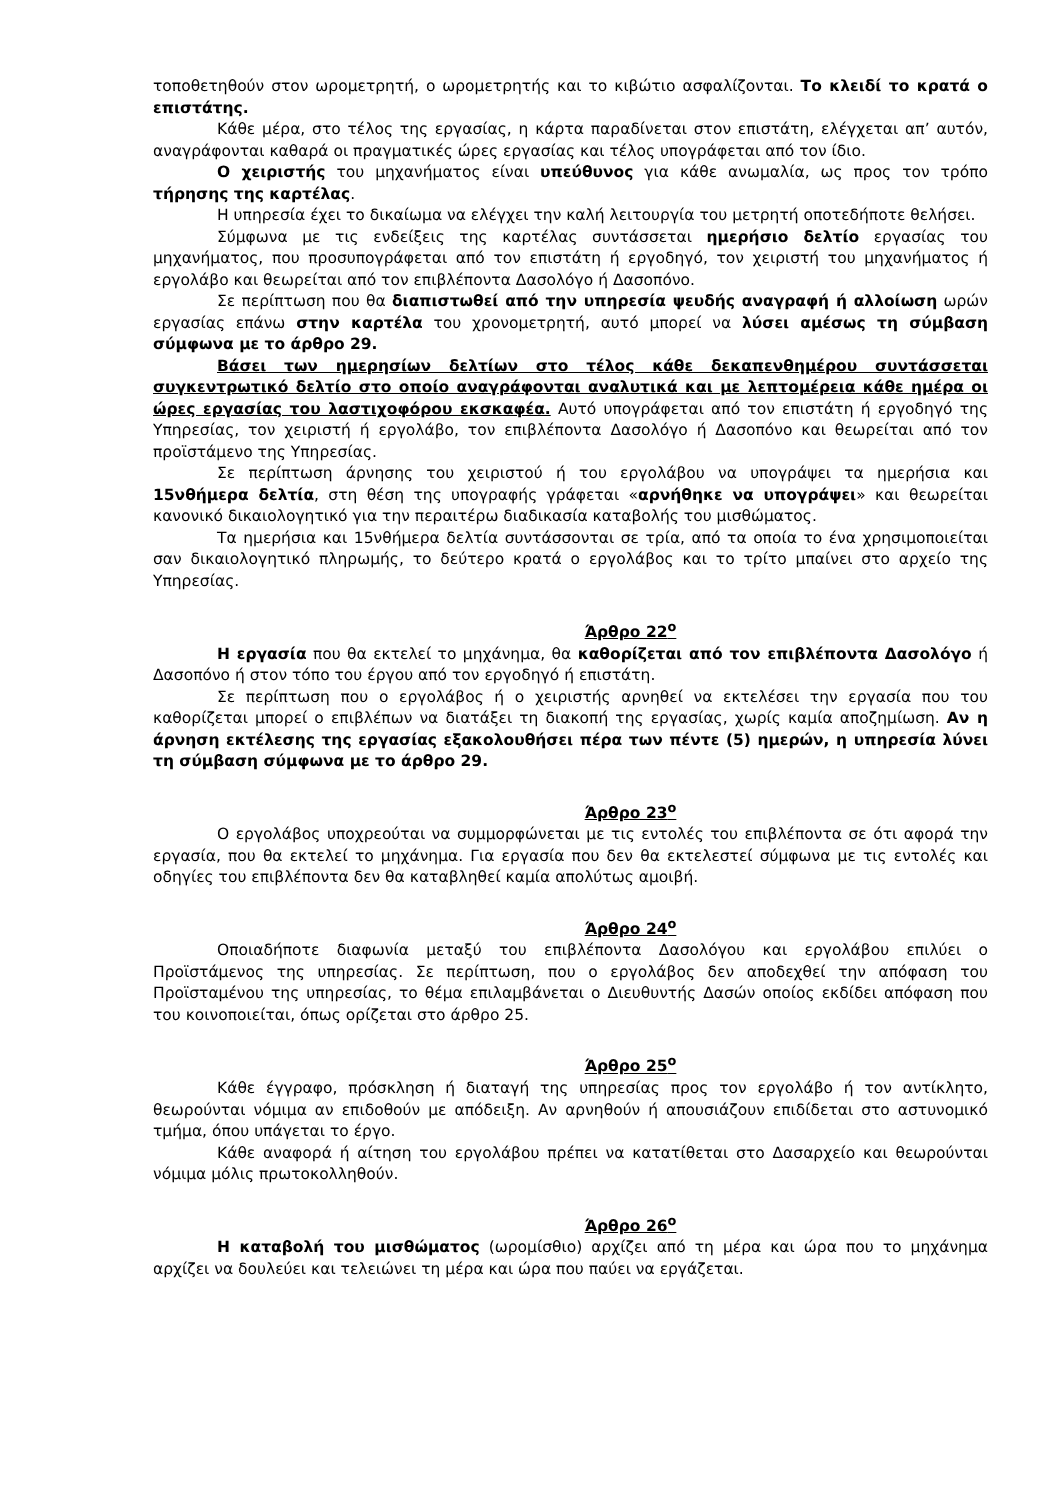τοποθετηθούν στον ωρομετρητή, ο ωρομετρητής και το κιβώτιο ασφαλίζονται. Το κλειδί το κρατά ο επιστάτης.
Κάθε μέρα, στο τέλος της εργασίας, η κάρτα παραδίνεται στον επιστάτη, ελέγχεται απ’ αυτόν, αναγράφονται καθαρά οι πραγματικές ώρες εργασίας και τέλος υπογράφεται από τον ίδιο.
Ο χειριστής του μηχανήματος είναι υπεύθυνος για κάθε ανωμαλία, ως προς τον τρόπο τήρησης της καρτέλας.
Η υπηρεσία έχει το δικαίωμα να ελέγχει την καλή λειτουργία του μετρητή οποτεδήποτε θελήσει.
Σύμφωνα με τις ενδείξεις της καρτέλας συντάσσεται ημερήσιο δελτίο εργασίας του μηχανήματος, που προσυπογράφεται από τον επιστάτη ή εργοδηγό, τον χειριστή του μηχανήματος ή εργολάβο και θεωρείται από τον επιβλέποντα Δασολόγο ή Δασοπόνο.
Σε περίπτωση που θα διαπιστωθεί από την υπηρεσία ψευδής αναγραφή ή αλλοίωση ωρών εργασίας επάνω στην καρτέλα του χρονομετρητή, αυτό μπορεί να λύσει αμέσως τη σύμβαση σύμφωνα με το άρθρο 29.
Βάσει των ημερησίων δελτίων στο τέλος κάθε δεκαπενθημέρου συντάσσεται συγκεντρωτικό δελτίο στο οποίο αναγράφονται αναλυτικά και με λεπτομέρεια κάθε ημέρα οι ώρες εργασίας του λαστιχοφόρου εκσκαφέα. Αυτό υπογράφεται από τον επιστάτη ή εργοδηγό της Υπηρεσίας, τον χειριστή ή εργολάβο, τον επιβλέποντα Δασολόγο ή Δασοπόνο και θεωρείται από τον προϊστάμενο της Υπηρεσίας.
Σε περίπτωση άρνησης του χειριστού ή του εργολάβου να υπογράψει τα ημερήσια και 15νθήμερα δελτία, στη θέση της υπογραφής γράφεται «αρνήθηκε να υπογράψει» και θεωρείται κανονικό δικαιολογητικό για την περαιτέρω διαδικασία καταβολής του μισθώματος.
Τα ημερήσια και 15νθήμερα δελτία συντάσσονται σε τρία, από τα οποία το ένα χρησιμοποιείται σαν δικαιολογητικό πληρωμής, το δεύτερο κρατά ο εργολάβος και το τρίτο μπαίνει στο αρχείο της Υπηρεσίας.
Άρθρο 22<sup>ο</sup>
Η εργασία που θα εκτελεί το μηχάνημα, θα καθορίζεται από τον επιβλέποντα Δασολόγο ή Δασοπόνο ή στον τόπο του έργου από τον εργοδηγό ή επιστάτη.
Σε περίπτωση που ο εργολάβος ή ο χειριστής αρνηθεί να εκτελέσει την εργασία που του καθορίζεται μπορεί ο επιβλέπων να διατάξει τη διακοπή της εργασίας, χωρίς καμία αποζημίωση. Αν η άρνηση εκτέλεσης της εργασίας εξακολουθήσει πέρα των πέντε (5) ημερών, η υπηρεσία λύνει τη σύμβαση σύμφωνα με το άρθρο 29.
Άρθρο 23<sup>ο</sup>
Ο εργολάβος υποχρεούται να συμμορφώνεται με τις εντολές του επιβλέποντα σε ότι αφορά την εργασία, που θα εκτελεί το μηχάνημα. Για εργασία που δεν θα εκτελεστεί σύμφωνα με τις εντολές και οδηγίες του επιβλέποντα δεν θα καταβληθεί καμία απολύτως αμοιβή.
Άρθρο 24<sup>ο</sup>
Οποιαδήποτε διαφωνία μεταξύ του επιβλέποντα Δασολόγου και εργολάβου επιλύει ο Προϊστάμενος της υπηρεσίας. Σε περίπτωση, που ο εργολάβος δεν αποδεχθεί την απόφαση του Προϊσταμένου της υπηρεσίας, το θέμα επιλαμβάνεται ο Διευθυντής Δασών οποίος εκδίδει απόφαση που του κοινοποιείται, όπως ορίζεται στο άρθρο 25.
Άρθρο 25<sup>ο</sup>
Κάθε έγγραφο, πρόσκληση ή διαταγή της υπηρεσίας προς τον εργολάβο ή τον αντίκλητο, θεωρούνται νόμιμα αν επιδοθούν με απόδειξη. Αν αρνηθούν ή απουσιάζουν επιδίδεται στο αστυνομικό τμήμα, όπου υπάγεται το έργο.
Κάθε αναφορά ή αίτηση του εργολάβου πρέπει να κατατίθεται στο Δασαρχείο και θεωρούνται νόμιμα μόλις πρωτοκολληθούν.
Άρθρο 26<sup>ο</sup>
Η καταβολή του μισθώματος (ωρομίσθιο) αρχίζει από τη μέρα και ώρα που το μηχάνημα αρχίζει να δουλεύει και τελειώνει τη μέρα και ώρα που παύει να εργάζεται.